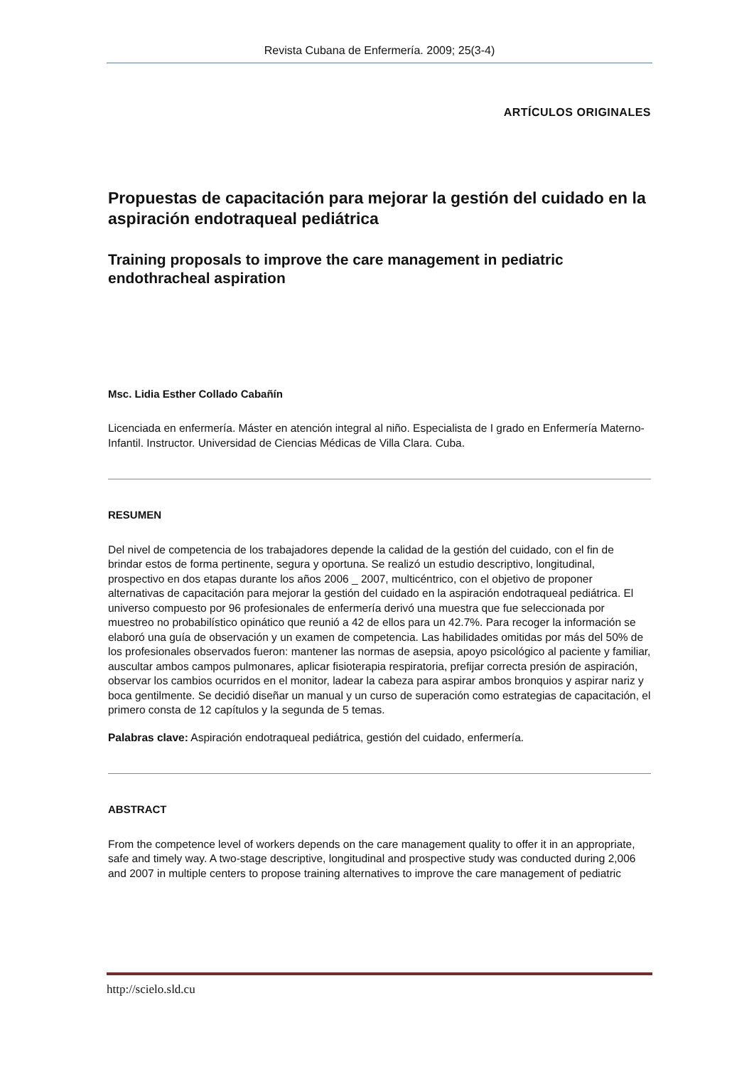Revista Cubana de Enfermería. 2009; 25(3-4)
ARTÍCULOS ORIGINALES
Propuestas de capacitación para mejorar la gestión del cuidado en la aspiración endotraqueal pediátrica
Training proposals to improve the care management in pediatric endothracheal aspiration
Msc. Lidia Esther Collado Cabañín
Licenciada en enfermería. Máster en atención integral al niño. Especialista de I grado en Enfermería Materno- Infantil. Instructor. Universidad de Ciencias Médicas de Villa Clara. Cuba.
RESUMEN
Del nivel de competencia de los trabajadores depende la calidad de la gestión del cuidado, con el fin de brindar estos de forma pertinente, segura y oportuna. Se realizó un estudio descriptivo, longitudinal, prospectivo en dos etapas durante los años 2006 _ 2007, multicéntrico, con el objetivo de proponer alternativas de capacitación para mejorar la gestión del cuidado en la aspiración endotraqueal pediátrica. El universo compuesto por 96 profesionales de enfermería derivó una muestra que fue seleccionada por muestreo no probabilístico opinático que reunió a 42 de ellos para un 42.7%. Para recoger la información se elaboró una guía de observación y un examen de competencia. Las habilidades omitidas por más del 50% de los profesionales observados fueron: mantener las normas de asepsia, apoyo psicológico al paciente y familiar, auscultar ambos campos pulmonares, aplicar fisioterapia respiratoria, prefijar correcta presión de aspiración, observar los cambios ocurridos en el monitor, ladear la cabeza para aspirar ambos bronquios y aspirar nariz y boca gentilmente. Se decidió diseñar un manual y un curso de superación como estrategias de capacitación, el primero consta de 12 capítulos y la segunda de 5 temas.
Palabras clave: Aspiración endotraqueal pediátrica, gestión del cuidado, enfermería.
ABSTRACT
From the competence level of workers depends on the care management quality to offer it in an appropriate, safe and timely way. A two-stage descriptive, longitudinal and prospective study was conducted during 2,006 and 2007 in multiple centers to propose training alternatives to improve the care management of pediatric
http://scielo.sld.cu